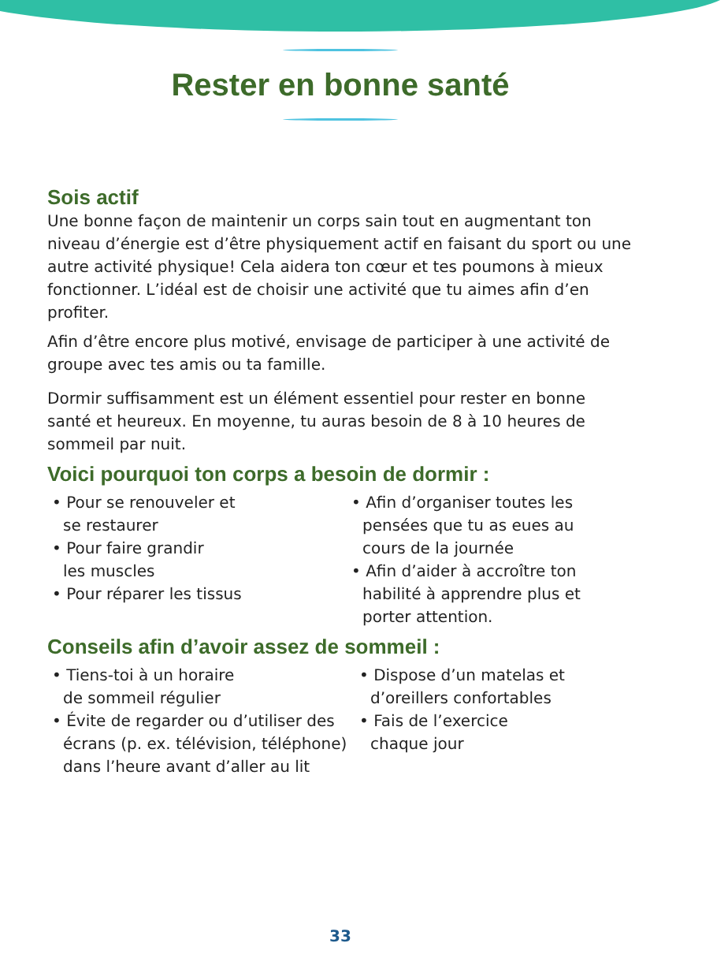Rester en bonne santé
Sois actif
Une bonne façon de maintenir un corps sain tout en augmentant ton niveau d’énergie est d’être physiquement actif en faisant du sport ou une autre activité physique! Cela aidera ton cœur et tes poumons à mieux fonctionner. L’idéal est de choisir une activité que tu aimes afin d’en profiter.
Afin d’être encore plus motivé, envisage de participer à une activité de groupe avec tes amis ou ta famille.
Dormir suffisamment est un élément essentiel pour rester en bonne santé et heureux. En moyenne, tu auras besoin de 8 à 10 heures de sommeil par nuit.
Voici pourquoi ton corps a besoin de dormir :
• Pour se renouveler et
se restaurer
• Pour faire grandir
les muscles
• Pour réparer les tissus
• Afin d’organiser toutes les pensées que tu as eues au cours de la journée
• Afin d’aider à accroître ton habilité à apprendre plus et porter attention.
Conseils afin d’avoir assez de sommeil :
• Tiens-toi à un horaire
de sommeil régulier
• Évite de regarder ou d’utiliser des écrans (p. ex. télévision, téléphone) dans l’heure avant d’aller au lit
• Dispose d’un matelas et d’oreillers confortables
• Fais de l’exercice
chaque jour
33